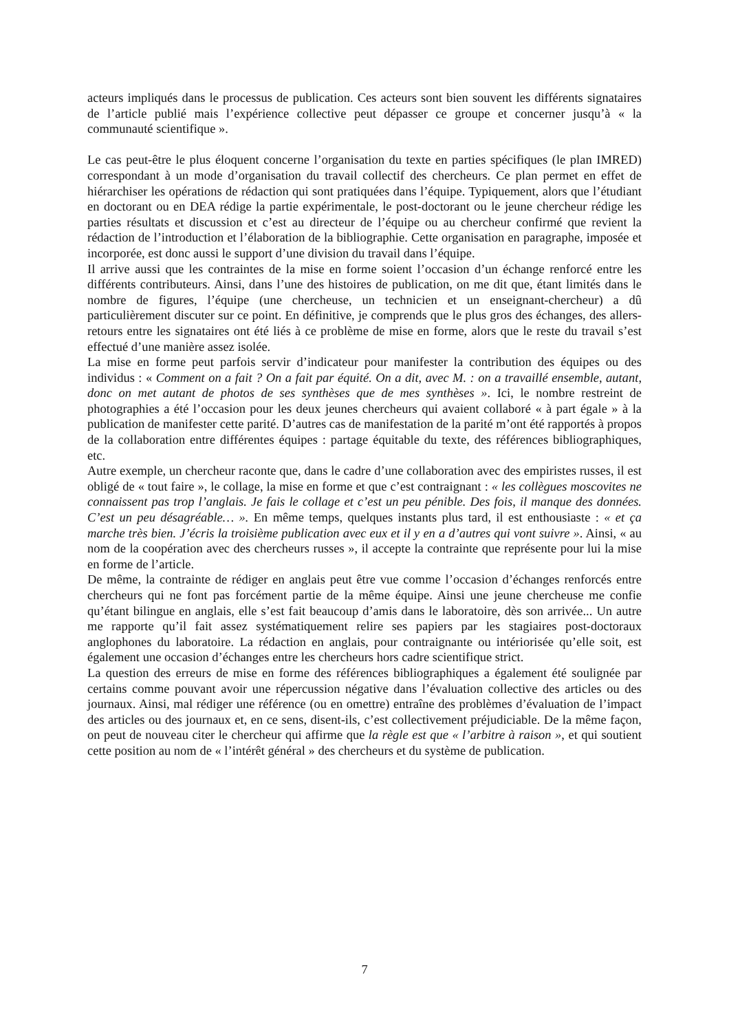acteurs impliqués dans le processus de publication. Ces acteurs sont bien souvent les différents signataires de l’article publié mais l’expérience collective peut dépasser ce groupe et concerner jusqu’à « la communauté scientifique ».
Le cas peut-être le plus éloquent concerne l’organisation du texte en parties spécifiques (le plan IMRED) correspondant à un mode d’organisation du travail collectif des chercheurs. Ce plan permet en effet de hiérarchiser les opérations de rédaction qui sont pratiquées dans l’équipe. Typiquement, alors que l’étudiant en doctorant ou en DEA rédige la partie expérimentale, le post-doctorant ou le jeune chercheur rédige les parties résultats et discussion et c’est au directeur de l’équipe ou au chercheur confirmé que revient la rédaction de l’introduction et l’élaboration de la bibliographie. Cette organisation en paragraphe, imposée et incorporée, est donc aussi le support d’une division du travail dans l’équipe.
Il arrive aussi que les contraintes de la mise en forme soient l’occasion d’un échange renforcé entre les différents contributeurs. Ainsi, dans l’une des histoires de publication, on me dit que, étant limités dans le nombre de figures, l’équipe (une chercheuse, un technicien et un enseignant-chercheur) a dû particulièrement discuter sur ce point. En définitive, je comprends que le plus gros des échanges, des allers-retours entre les signataires ont été liés à ce problème de mise en forme, alors que le reste du travail s’est effectué d’une manière assez isolée.
La mise en forme peut parfois servir d’indicateur pour manifester la contribution des équipes ou des individus : « Comment on a fait ? On a fait par équité. On a dit, avec M. : on a travaillé ensemble, autant, donc on met autant de photos de ses synthèses que de mes synthèses ». Ici, le nombre restreint de photographies a été l’occasion pour les deux jeunes chercheurs qui avaient collaboré « à part égale » à la publication de manifester cette parité. D’autres cas de manifestation de la parité m’ont été rapportés à propos de la collaboration entre différentes équipes : partage équitable du texte, des références bibliographiques, etc.
Autre exemple, un chercheur raconte que, dans le cadre d’une collaboration avec des empiristes russes, il est obligé de « tout faire », le collage, la mise en forme et que c’est contraignant : « les collègues moscovites ne connaissent pas trop l’anglais. Je fais le collage et c’est un peu pénible. Des fois, il manque des données. C’est un peu désagréable… ». En même temps, quelques instants plus tard, il est enthousiaste : « et ça marche très bien. J’écris la troisième publication avec eux et il y en a d’autres qui vont suivre ». Ainsi, « au nom de la coopération avec des chercheurs russes », il accepte la contrainte que représente pour lui la mise en forme de l’article.
De même, la contrainte de rédiger en anglais peut être vue comme l’occasion d’échanges renforcés entre chercheurs qui ne font pas forcément partie de la même équipe. Ainsi une jeune chercheuse me confie qu’étant bilingue en anglais, elle s’est fait beaucoup d’amis dans le laboratoire, dès son arrivée... Un autre me rapporte qu’il fait assez systématiquement relire ses papiers par les stagiaires post-doctoraux anglophones du laboratoire. La rédaction en anglais, pour contraignante ou intériorisée qu’elle soit, est également une occasion d’échanges entre les chercheurs hors cadre scientifique strict.
La question des erreurs de mise en forme des références bibliographiques a également été soulignée par certains comme pouvant avoir une répercussion négative dans l’évaluation collective des articles ou des journaux. Ainsi, mal rédiger une référence (ou en omettre) entraîne des problèmes d’évaluation de l’impact des articles ou des journaux et, en ce sens, disent-ils, c’est collectivement préjudiciable. De la même façon, on peut de nouveau citer le chercheur qui affirme que la règle est que « l’arbitre à raison », et qui soutient cette position au nom de « l’intérêt général » des chercheurs et du système de publication.
7